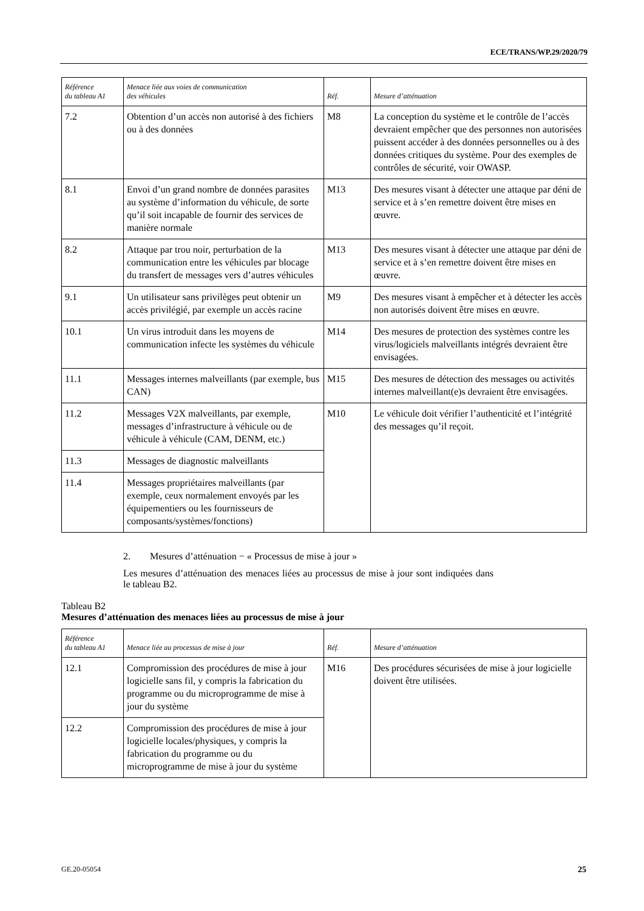ECE/TRANS/WP.29/2020/79
| Référence du tableau A1 | Menace liée aux voies de communication des véhicules | Réf. | Mesure d’atténuation |
| --- | --- | --- | --- |
| 7.2 | Obtention d’un accès non autorisé à des fichiers ou à des données | M8 | La conception du système et le contrôle de l’accès devraient empêcher que des personnes non autorisées puissent accéder à des données personnelles ou à des données critiques du système. Pour des exemples de contrôles de sécurité, voir OWASP. |
| 8.1 | Envoi d’un grand nombre de données parasites au système d’information du véhicule, de sorte qu’il soit incapable de fournir des services de manière normale | M13 | Des mesures visant à détecter une attaque par déni de service et à s’en remettre doivent être mises en œuvre. |
| 8.2 | Attaque par trou noir, perturbation de la communication entre les véhicules par blocage du transfert de messages vers d’autres véhicules | M13 | Des mesures visant à détecter une attaque par déni de service et à s’en remettre doivent être mises en œuvre. |
| 9.1 | Un utilisateur sans privilèges peut obtenir un accès privilégié, par exemple un accès racine | M9 | Des mesures visant à empêcher et à détecter les accès non autorisés doivent être mises en œuvre. |
| 10.1 | Un virus introduit dans les moyens de communication infecte les systèmes du véhicule | M14 | Des mesures de protection des systèmes contre les virus/logiciels malveillants intégrés devraient être envisagées. |
| 11.1 | Messages internes malveillants (par exemple, bus CAN) | M15 | Des mesures de détection des messages ou activités internes malveillant(e)s devraient être envisagées. |
| 11.2 | Messages V2X malveillants, par exemple, messages d’infrastructure à véhicule ou de véhicule à véhicule (CAM, DENM, etc.) | M10 | Le véhicule doit vérifier l’authenticité et l’intégrité des messages qu’il reçoit. |
| 11.3 | Messages de diagnostic malveillants | | |
| 11.4 | Messages propriétaires malveillants (par exemple, ceux normalement envoyés par les équipementiers ou les fournisseurs de composants/systèmes/fonctions) | | |
2. Mesures d’atténuation − « Processus de mise à jour »
Les mesures d’atténuation des menaces liées au processus de mise à jour sont indiquées dans le tableau B2.
Tableau B2
Mesures d’atténuation des menaces liées au processus de mise à jour
| Référence du tableau A1 | Menace liée au processus de mise à jour | Réf. | Mesure d’atténuation |
| --- | --- | --- | --- |
| 12.1 | Compromission des procédures de mise à jour logicielle sans fil, y compris la fabrication du programme ou du microprogramme de mise à jour du système | M16 | Des procédures sécurisées de mise à jour logicielle doivent être utilisées. |
| 12.2 | Compromission des procédures de mise à jour logicielle locales/physiques, y compris la fabrication du programme ou du microprogramme de mise à jour du système | | |
GE.20-05054 25